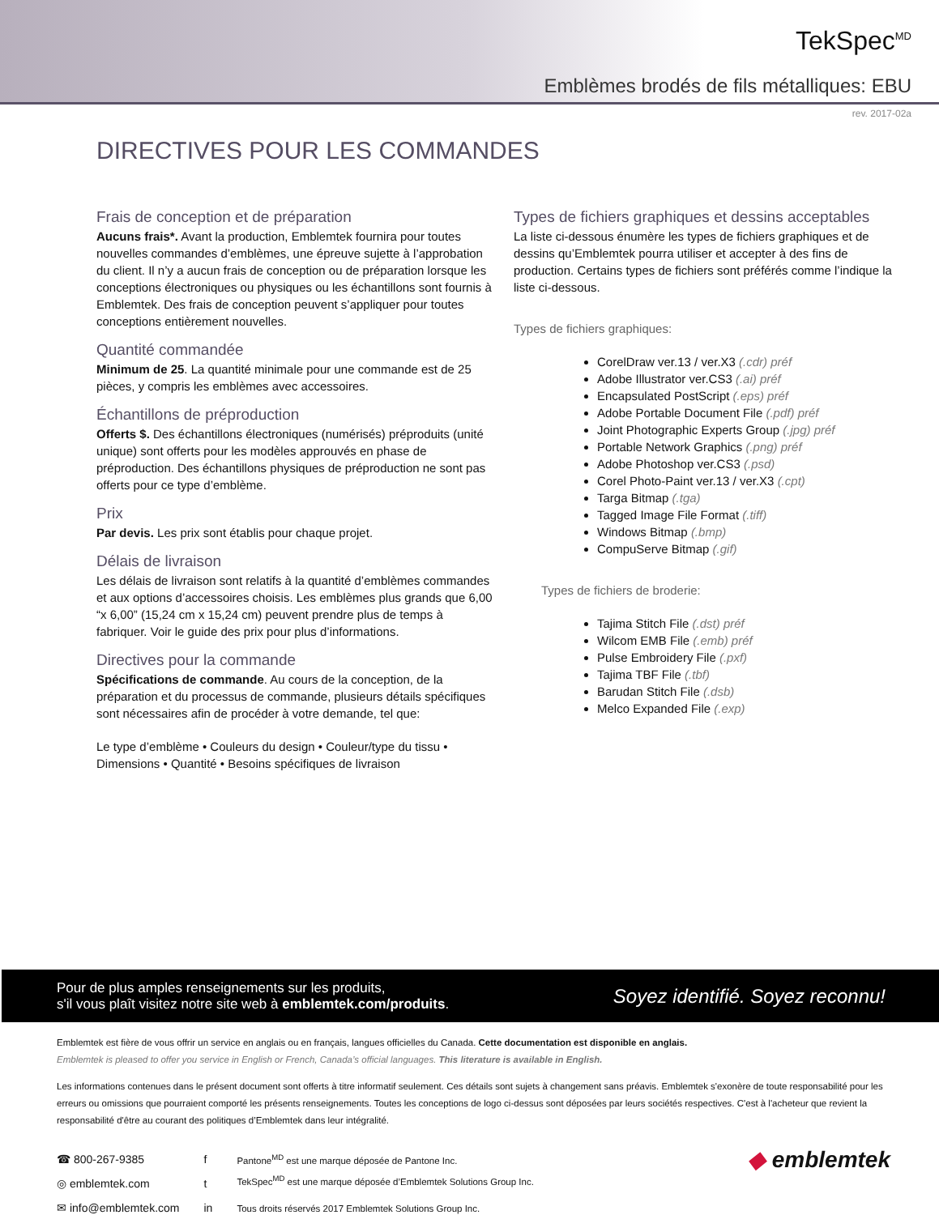TekSpec<sup>MD</sup>
Emblèmes brodés de fils métalliques: EBU
rev. 2017-02a
DIRECTIVES POUR LES COMMANDES
Frais de conception et de préparation
Aucuns frais*. Avant la production, Emblemtek fournira pour toutes nouvelles commandes d’emblèmes, une épreuve sujette à l’approbation du client. Il n’y a aucun frais de conception ou de préparation lorsque les conceptions électroniques ou physiques ou les échantillons sont fournis à Emblemtek. Des frais de conception peuvent s’appliquer pour toutes conceptions entièrement nouvelles.
Quantité commandée
Minimum de 25. La quantité minimale pour une commande est de 25 pièces, y compris les emblèmes avec accessoires.
Échantillons de préproduction
Offerts $. Des échantillons électroniques (numérisés) préproduits (unité unique) sont offerts pour les modèles approuvés en phase de préproduction. Des échantillons physiques de préproduction ne sont pas offerts pour ce type d’emblème.
Prix
Par devis. Les prix sont établis pour chaque projet.
Délais de livraison
Les délais de livraison sont relatifs à la quantité d’emblèmes commandes et aux options d’accessoires choisis. Les emblèmes plus grands que 6,00 “x 6,00” (15,24 cm x 15,24 cm) peuvent prendre plus de temps à fabriquer. Voir le guide des prix pour plus d’informations.
Directives pour la commande
Spécifications de commande. Au cours de la conception, de la préparation et du processus de commande, plusieurs détails spécifiques sont nécessaires afin de procéder à votre demande, tel que:
Le type d’emblème • Couleurs du design • Couleur/type du tissu • Dimensions • Quantité • Besoins spécifiques de livraison
Types de fichiers graphiques et dessins acceptables
La liste ci-dessous énumère les types de fichiers graphiques et de dessins qu’Emblemtek pourra utiliser et accepter à des fins de production. Certains types de fichiers sont préférés comme l’indique la liste ci-dessous.
Types de fichiers graphiques:
CorelDraw ver.13 / ver.X3 (.cdr) préf
Adobe Illustrator ver.CS3 (.ai) préf
Encapsulated PostScript (.eps) préf
Adobe Portable Document File (.pdf) préf
Joint Photographic Experts Group (.jpg) préf
Portable Network Graphics (.png) préf
Adobe Photoshop ver.CS3 (.psd)
Corel Photo-Paint ver.13 / ver.X3 (.cpt)
Targa Bitmap (.tga)
Tagged Image File Format (.tiff)
Windows Bitmap (.bmp)
CompuServe Bitmap (.gif)
Types de fichiers de broderie:
Tajima Stitch File (.dst) préf
Wilcom EMB File (.emb) préf
Pulse Embroidery File (.pxf)
Tajima TBF File (.tbf)
Barudan Stitch File (.dsb)
Melco Expanded File (.exp)
Pour de plus amples renseignements sur les produits,
s'il vous plaît visitez notre site web à emblemtek.com/produits.
Soyez identifié. Soyez reconnu!
Emblemtek est fière de vous offrir un service en anglais ou en français, langues officielles du Canada. Cette documentation est disponible en anglais.
Emblemtek is pleased to offer you service in English or French, Canada’s official languages. This literature is available in English.
Les informations contenues dans le présent document sont offerts à titre informatif seulement. Ces détails sont sujets à changement sans préavis. Emblemtek s'exonère de toute responsabilité pour les erreurs ou omissions que pourraient comporté les présents renseignements. Toutes les conceptions de logo ci-dessus sont déposées par leurs sociétés respectives. C'est à l'acheteur que revient la responsabilité d'être au courant des politiques d’Emblemtek dans leur intégralité.
☎ 800-267-9385
◎ emblemtek.com
✉ info@emblemtek.com
f
t
in
Pantone<sup>MD</sup> est une marque déposée de Pantone Inc.
TekSpec<sup>MD</sup> est une marque déposée d’Emblemtek Solutions Group Inc.
Tous droits réservés 2017 Emblemtek Solutions Group Inc.
◆ emblemtek